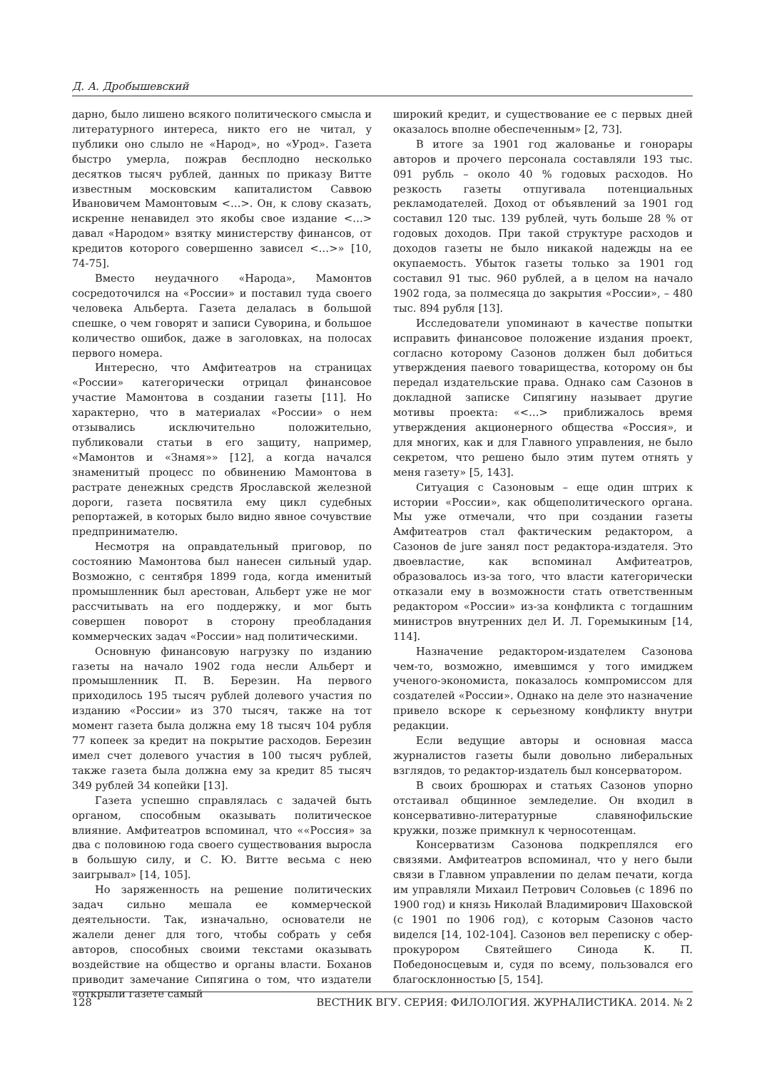Д. А. Дробышевский
дарно, было лишено всякого политического смысла и литературного интереса, никто его не читал, у публики оно слыло не «Народ», но «Урод». Газета быстро умерла, пожрав бесплодно несколько десятков тысяч рублей, данных по приказу Витте известным московским капиталистом Саввою Ивановичем Мамонтовым <…>. Он, к слову сказать, искренне ненавидел это якобы свое издание <…> давал «Народом» взятку министерству финансов, от кредитов которого совершенно зависел <…>» [10, 74-75].
Вместо неудачного «Народа», Мамонтов сосредоточился на «России» и поставил туда своего человека Альберта. Газета делалась в большой спешке, о чем говорят и записи Суворина, и большое количество ошибок, даже в заголовках, на полосах первого номера.
Интересно, что Амфитеатров на страницах «России» категорически отрицал финансовое участие Мамонтова в создании газеты [11]. Но характерно, что в материалах «России» о нем отзывались исключительно положительно, публиковали статьи в его защиту, например, «Мамонтов и «Знамя»» [12], а когда начался знаменитый процесс по обвинению Мамонтова в растрате денежных средств Ярославской железной дороги, газета посвятила ему цикл судебных репортажей, в которых было видно явное сочувствие предпринимателю.
Несмотря на оправдательный приговор, по состоянию Мамонтова был нанесен сильный удар. Возможно, с сентября 1899 года, когда именитый промышленник был арестован, Альберт уже не мог рассчитывать на его поддержку, и мог быть совершен поворот в сторону преобладания коммерческих задач «России» над политическими.
Основную финансовую нагрузку по изданию газеты на начало 1902 года несли Альберт и промышленник П. В. Березин. На первого приходилось 195 тысяч рублей долевого участия по изданию «России» из 370 тысяч, также на тот момент газета была должна ему 18 тысяч 104 рубля 77 копеек за кредит на покрытие расходов. Березин имел счет долевого участия в 100 тысяч рублей, также газета была должна ему за кредит 85 тысяч 349 рублей 34 копейки [13].
Газета успешно справлялась с задачей быть органом, способным оказывать политическое влияние. Амфитеатров вспоминал, что ««Россия» за два с половиною года своего существования выросла в большую силу, и С. Ю. Витте весьма с нею заигрывал» [14, 105].
Но заряженность на решение политических задач сильно мешала ее коммерческой деятельности. Так, изначально, основатели не жалели денег для того, чтобы собрать у себя авторов, способных своими текстами оказывать воздействие на общество и органы власти. Боханов приводит замечание Сипягина о том, что издатели «открыли газете самый
широкий кредит, и существование ее с первых дней оказалось вполне обеспеченным» [2, 73].
В итоге за 1901 год жалованье и гонорары авторов и прочего персонала составляли 193 тыс. 091 рубль – около 40 % годовых расходов. Но резкость газеты отпугивала потенциальных рекламодателей. Доход от объявлений за 1901 год составил 120 тыс. 139 рублей, чуть больше 28 % от годовых доходов. При такой структуре расходов и доходов газеты не было никакой надежды на ее окупаемость. Убыток газеты только за 1901 год составил 91 тыс. 960 рублей, а в целом на начало 1902 года, за полмесяца до закрытия «России», – 480 тыс. 894 рубля [13].
Исследователи упоминают в качестве попытки исправить финансовое положение издания проект, согласно которому Сазонов должен был добиться утверждения паевого товарищества, которому он бы передал издательские права. Однако сам Сазонов в докладной записке Сипягину называет другие мотивы проекта: «<…> приближалось время утверждения акционерного общества «Россия», и для многих, как и для Главного управления, не было секретом, что решено было этим путем отнять у меня газету» [5, 143].
Ситуация с Сазоновым – еще один штрих к истории «России», как общеполитического органа. Мы уже отмечали, что при создании газеты Амфитеатров стал фактическим редактором, а Сазонов de jure занял пост редактора-издателя. Это двоевластие, как вспоминал Амфитеатров, образовалось из-за того, что власти категорически отказали ему в возможности стать ответственным редактором «России» из-за конфликта с тогдашним министров внутренних дел И. Л. Горемыкиным [14, 114].
Назначение редактором-издателем Сазонова чем-то, возможно, имевшимся у того имиджем ученого-экономиста, показалось компромиссом для создателей «России». Однако на деле это назначение привело вскоре к серьезному конфликту внутри редакции.
Если ведущие авторы и основная масса журналистов газеты были довольно либеральных взглядов, то редактор-издатель был консерватором.
В своих брошюрах и статьях Сазонов упорно отстаивал общинное земледелие. Он входил в консервативно-литературные славянофильские кружки, позже примкнул к черносотенцам.
Консерватизм Сазонова подкреплялся его связями. Амфитеатров вспоминал, что у него были связи в Главном управлении по делам печати, когда им управляли Михаил Петрович Соловьев (с 1896 по 1900 год) и князь Николай Владимирович Шаховской (с 1901 по 1906 год), с которым Сазонов часто виделся [14, 102-104]. Сазонов вел переписку с обер-прокурором Святейшего Синода К. П. Победоносцевым и, судя по всему, пользовался его благосклонностью [5, 154].
128 ВЕСТНИК ВГУ. СЕРИЯ: ФИЛОЛОГИЯ. ЖУРНАЛИСТИКА. 2014. № 2